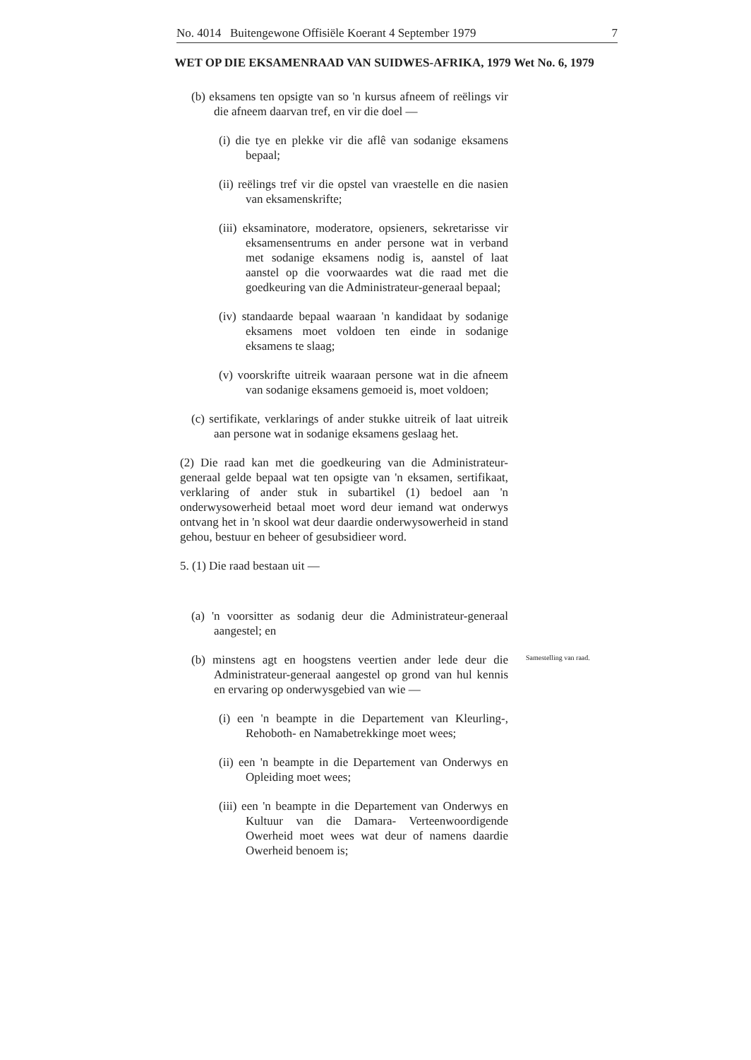No. 4014 Buitengewone Offisiële Koerant 4 September 1979 7
WET OP DIE EKSAMENRAAD VAN SUIDWES-AFRIKA, 1979 Wet No. 6, 1979
(b) eksamens ten opsigte van so 'n kursus afneem of reëlings vir die afneem daarvan tref, en vir die doel —
(i) die tye en plekke vir die aflê van sodanige eksamens bepaal;
(ii) reëlings tref vir die opstel van vraestelle en die nasien van eksamenskrifte;
(iii) eksaminatore, moderatore, opsieners, sekretarisse vir eksamensentrums en ander persone wat in verband met sodanige eksamens nodig is, aanstel of laat aanstel op die voorwaardes wat die raad met die goedkeuring van die Administrateur-generaal bepaal;
(iv) standaarde bepaal waaraan 'n kandidaat by sodanige eksamens moet voldoen ten einde in sodanige eksamens te slaag;
(v) voorskrifte uitreik waaraan persone wat in die afneem van sodanige eksamens gemoeid is, moet voldoen;
(c) sertifikate, verklarings of ander stukke uitreik of laat uitreik aan persone wat in sodanige eksamens geslaag het.
(2) Die raad kan met die goedkeuring van die Administrateur-generaal gelde bepaal wat ten opsigte van 'n eksamen, sertifikaat, verklaring of ander stuk in subartikel (1) bedoel aan 'n onderwysowerheid betaal moet word deur iemand wat onderwys ontvang het in 'n skool wat deur daardie onderwysowerheid in stand gehou, bestuur en beheer of gesubsidieer word.
5. (1) Die raad bestaan uit —
(a) 'n voorsitter as sodanig deur die Administrateur-generaal aangestel; en
(b) minstens agt en hoogstens veertien ander lede deur die Administrateur-generaal aangestel op grond van hul kennis en ervaring op onderwysgebied van wie —
(i) een 'n beampte in die Departement van Kleurling-, Rehoboth- en Namabetrekkinge moet wees;
(ii) een 'n beampte in die Departement van Onderwys en Opleiding moet wees;
(iii) een 'n beampte in die Departement van Onderwys en Kultuur van die Damara- Verteenwoordigende Owerheid moet wees wat deur of namens daardie Owerheid benoem is;
Samestelling van raad.